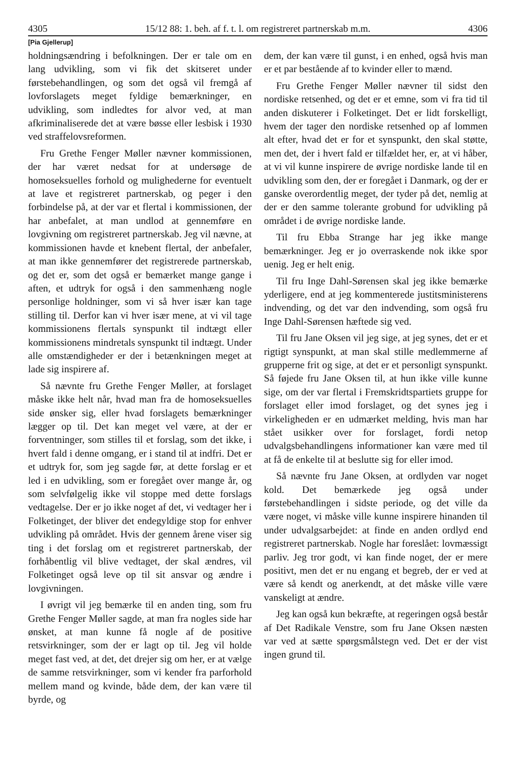4305 15/12 88: 1. beh. af f. t. l. om registreret partnerskab m.m. 4306
[Pia Gjellerup]
holdningsændring i befolkningen. Der er tale om en lang udvikling, som vi fik det skitseret under førstebehandlingen, og som det også vil fremgå af lovforslagets meget fyldige bemærkninger, en udvikling, som indledtes for alvor ved, at man afkriminaliserede det at være bøsse eller lesbisk i 1930 ved straffelovsreformen.
Fru Grethe Fenger Møller nævner kommissionen, der har været nedsat for at undersøge de homoseksuelles forhold og mulighederne for eventuelt at lave et registreret partnerskab, og peger i den forbindelse på, at der var et flertal i kommissionen, der har anbefalet, at man undlod at gennemføre en lovgivning om registreret partnerskab. Jeg vil nævne, at kommissionen havde et knebent flertal, der anbefaler, at man ikke gennemfører det registrerede partnerskab, og det er, som det også er bemærket mange gange i aften, et udtryk for også i den sammenhæng nogle personlige holdninger, som vi så hver især kan tage stilling til. Derfor kan vi hver især mene, at vi vil tage kommissionens flertals synspunkt til indtægt eller kommissionens mindretals synspunkt til indtægt. Under alle omstændigheder er der i betænkningen meget at lade sig inspirere af.
Så nævnte fru Grethe Fenger Møller, at forslaget måske ikke helt når, hvad man fra de homoseksuelles side ønsker sig, eller hvad forslagets bemærkninger lægger op til. Det kan meget vel være, at der er forventninger, som stilles til et forslag, som det ikke, i hvert fald i denne omgang, er i stand til at indfri. Det er et udtryk for, som jeg sagde før, at dette forslag er et led i en udvikling, som er foregået over mange år, og som selvfølgelig ikke vil stoppe med dette forslags vedtagelse. Der er jo ikke noget af det, vi vedtager her i Folketinget, der bliver det endegyldige stop for enhver udvikling på området. Hvis der gennem årene viser sig ting i det forslag om et registreret partnerskab, der forhåbentlig vil blive vedtaget, der skal ændres, vil Folketinget også leve op til sit ansvar og ændre i lovgivningen.
I øvrigt vil jeg bemærke til en anden ting, som fru Grethe Fenger Møller sagde, at man fra nogles side har ønsket, at man kunne få nogle af de positive retsvirkninger, som der er lagt op til. Jeg vil holde meget fast ved, at det, det drejer sig om her, er at vælge de samme retsvirkninger, som vi kender fra parforhold mellem mand og kvinde, både dem, der kan være til byrde, og
dem, der kan være til gunst, i en enhed, også hvis man er et par bestående af to kvinder eller to mænd.
Fru Grethe Fenger Møller nævner til sidst den nordiske retsenhed, og det er et emne, som vi fra tid til anden diskuterer i Folketinget. Det er lidt forskelligt, hvem der tager den nordiske retsenhed op af lommen alt efter, hvad det er for et synspunkt, den skal støtte, men det, der i hvert fald er tilfældet her, er, at vi håber, at vi vil kunne inspirere de øvrige nordiske lande til en udvikling som den, der er foregået i Danmark, og der er ganske overordentlig meget, der tyder på det, nemlig at der er den samme tolerante grobund for udvikling på området i de øvrige nordiske lande.
Til fru Ebba Strange har jeg ikke mange bemærkninger. Jeg er jo overraskende nok ikke spor uenig. Jeg er helt enig.
Til fru Inge Dahl-Sørensen skal jeg ikke bemærke yderligere, end at jeg kommenterede justitsministerens indvending, og det var den indvending, som også fru Inge Dahl-Sørensen hæftede sig ved.
Til fru Jane Oksen vil jeg sige, at jeg synes, det er et rigtigt synspunkt, at man skal stille medlemmerne af grupperne frit og sige, at det er et personligt synspunkt. Så føjede fru Jane Oksen til, at hun ikke ville kunne sige, om der var flertal i Fremskridtspartiets gruppe for forslaget eller imod forslaget, og det synes jeg i virkeligheden er en udmærket melding, hvis man har stået usikker over for forslaget, fordi netop udvalgsbehandlingens informationer kan være med til at få de enkelte til at beslutte sig for eller imod.
Så nævnte fru Jane Oksen, at ordlyden var noget kold. Det bemærkede jeg også under førstebehandlingen i sidste periode, og det ville da være noget, vi måske ville kunne inspirere hinanden til under udvalgsarbejdet: at finde en anden ordlyd end registreret partnerskab. Nogle har foreslået: lovmæssigt parliv. Jeg tror godt, vi kan finde noget, der er mere positivt, men det er nu engang et begreb, der er ved at være så kendt og anerkendt, at det måske ville være vanskeligt at ændre.
Jeg kan også kun bekræfte, at regeringen også består af Det Radikale Venstre, som fru Jane Oksen næsten var ved at sætte spørgsmålstegn ved. Det er der vist ingen grund til.